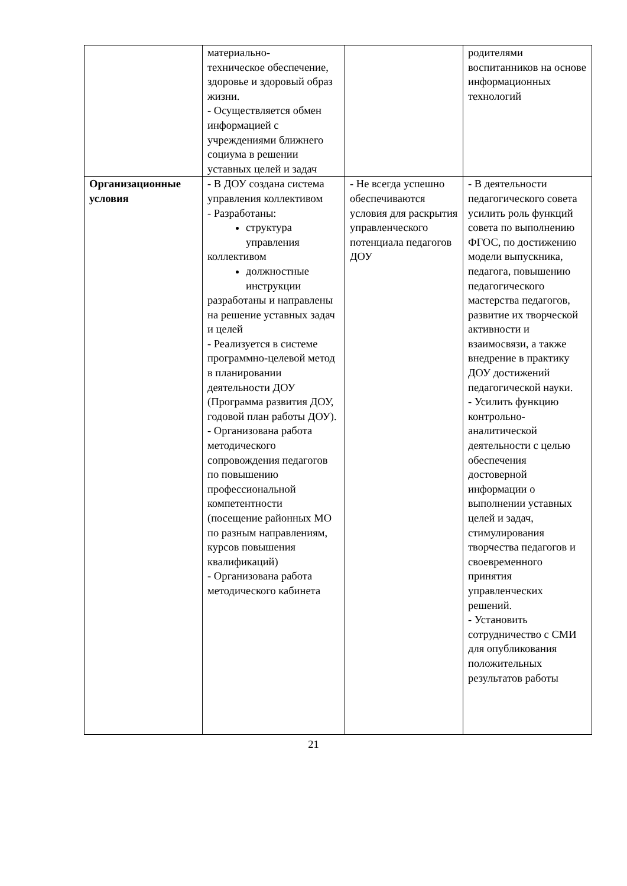| | материально- техническое обеспечение, здоровье и здоровый образ жизни. - Осуществляется обмен информацией с учреждениями ближнего социума в решении уставных целей и задач | | родителями воспитанников на основе информационных технологий |
| Организационные условия | - В ДОУ создана система управления коллективом - Разработаны: структура управления коллективом должностные инструкции разработаны и направлены на решение уставных задач и целей - Реализуется в системе программно-целевой метод в планировании деятельности ДОУ (Программа развития ДОУ, годовой план работы ДОУ). - Организована работа методического сопровождения педагогов по повышению профессиональной компетентности (посещение районных МО по разным направлениям, курсов повышения квалификаций) - Организована работа методического кабинета | - Не всегда успешно обеспечиваются условия для раскрытия управленческого потенциала педагогов ДОУ | - В деятельности педагогического совета усилить роль функций совета по выполнению ФГОС, по достижению модели выпускника, педагога, повышению педагогического мастерства педагогов, развитие их творческой активности и взаимосвязи, а также внедрение в практику ДОУ достижений педагогической науки. - Усилить функцию контрольно-аналитической деятельности с целью обеспечения достоверной информации о выполнении уставных целей и задач, стимулирования творчества педагогов и своевременного принятия управленческих решений. - Установить сотрудничество с СМИ для опубликования положительных результатов работы |
21